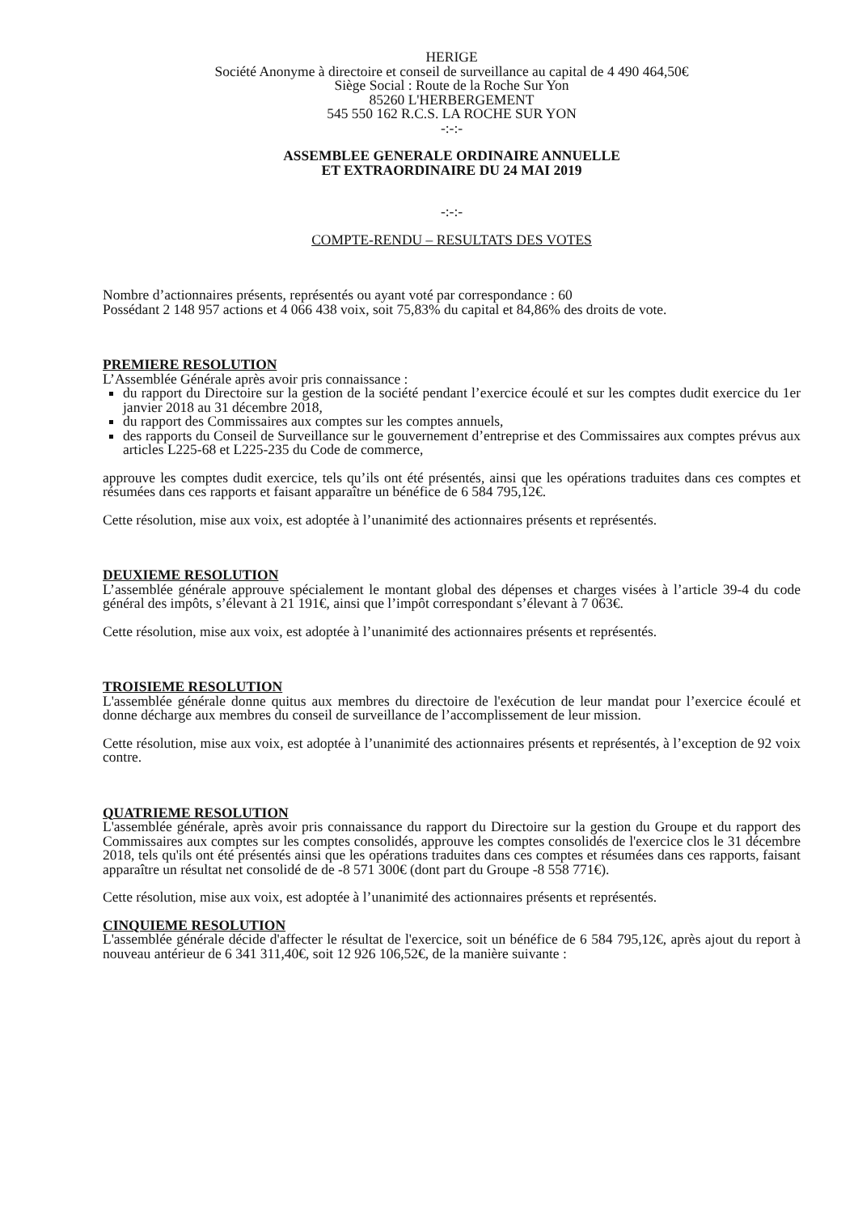HERIGE
Société Anonyme à directoire et conseil de surveillance au capital de 4 490 464,50€
Siège Social : Route de la Roche Sur Yon
85260 L'HERBERGEMENT
545 550 162 R.C.S. LA ROCHE SUR YON
-:-:-
ASSEMBLEE GENERALE ORDINAIRE ANNUELLE
ET EXTRAORDINAIRE DU 24 MAI 2019
-:-:-
COMPTE-RENDU – RESULTATS DES VOTES
Nombre d’actionnaires présents, représentés ou ayant voté par correspondance : 60
Possédant 2 148 957 actions et 4 066 438 voix, soit 75,83% du capital et 84,86% des droits de vote.
PREMIERE RESOLUTION
L’Assemblée Générale après avoir pris connaissance :
du rapport du Directoire sur la gestion de la société pendant l’exercice écoulé et sur les comptes dudit exercice du 1er janvier 2018 au 31 décembre 2018,
du rapport des Commissaires aux comptes sur les comptes annuels,
des rapports du Conseil de Surveillance sur le gouvernement d’entreprise et des Commissaires aux comptes prévus aux articles L225-68 et L225-235 du Code de commerce,
approuve les comptes dudit exercice, tels qu’ils ont été présentés, ainsi que les opérations traduites dans ces comptes et résumées dans ces rapports et faisant apparaître un bénéfice de 6 584 795,12€.
Cette résolution, mise aux voix, est adoptée à l’unanimité des actionnaires présents et représentés.
DEUXIEME RESOLUTION
L’assemblée générale approuve spécialement le montant global des dépenses et charges visées à l’article 39-4 du code général des impôts, s’élevant à 21 191€, ainsi que l’impôt correspondant s’élevant à 7 063€.
Cette résolution, mise aux voix, est adoptée à l’unanimité des actionnaires présents et représentés.
TROISIEME RESOLUTION
L'assemblée générale donne quitus aux membres du directoire de l'exécution de leur mandat pour l’exercice écoulé et donne décharge aux membres du conseil de surveillance de l’accomplissement de leur mission.
Cette résolution, mise aux voix, est adoptée à l’unanimité des actionnaires présents et représentés, à l’exception de 92 voix contre.
QUATRIEME RESOLUTION
L'assemblée générale, après avoir pris connaissance du rapport du Directoire sur la gestion du Groupe et du rapport des Commissaires aux comptes sur les comptes consolidés, approuve les comptes consolidés de l'exercice clos le 31 décembre 2018, tels qu'ils ont été présentés ainsi que les opérations traduites dans ces comptes et résumées dans ces rapports, faisant apparaître un résultat net consolidé de de -8 571 300€ (dont part du Groupe -8 558 771€).
Cette résolution, mise aux voix, est adoptée à l’unanimité des actionnaires présents et représentés.
CINQUIEME RESOLUTION
L'assemblée générale décide d'affecter le résultat de l'exercice, soit un bénéfice de 6 584 795,12€, après ajout du report à nouveau antérieur de 6 341 311,40€, soit 12 926 106,52€, de la manière suivante :